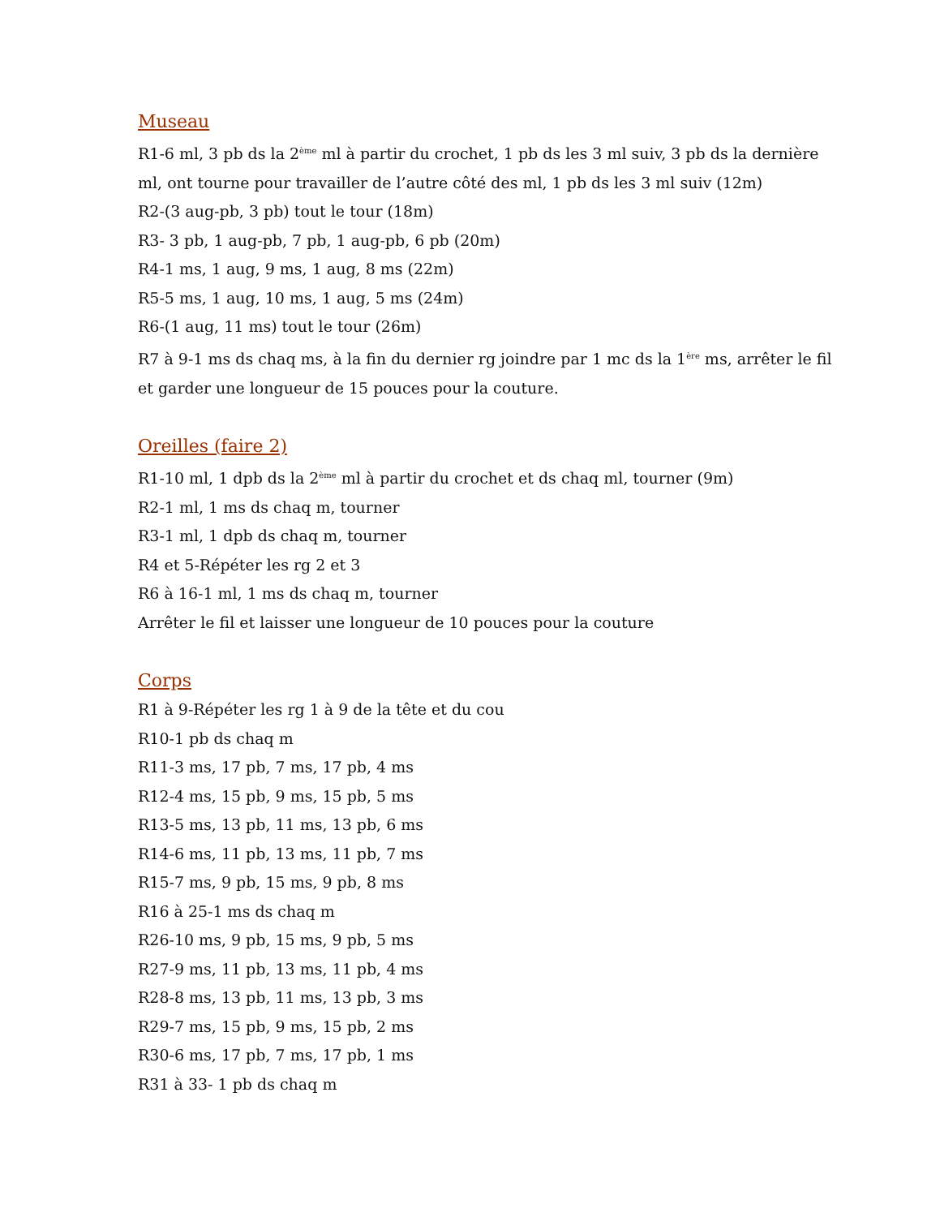Museau
R1-6 ml, 3 pb ds la 2<sup>ème</sup> ml à partir du crochet, 1 pb ds les 3 ml suiv, 3 pb ds la dernière ml, ont tourne pour travailler de l’autre côté des ml, 1 pb ds les 3 ml suiv (12m)
R2-(3 aug-pb, 3 pb) tout le tour (18m)
R3- 3 pb, 1 aug-pb, 7 pb, 1 aug-pb, 6 pb (20m)
R4-1 ms, 1 aug, 9 ms, 1 aug, 8 ms (22m)
R5-5 ms, 1 aug, 10 ms, 1 aug, 5 ms (24m)
R6-(1 aug, 11 ms) tout le tour (26m)
R7 à 9-1 ms ds chaq ms, à la fin du dernier rg joindre par 1 mc ds la 1<sup>ère</sup> ms, arrêter le fil et garder une longueur de 15 pouces pour la couture.
Oreilles (faire 2)
R1-10 ml, 1 dpb ds la 2<sup>ème</sup> ml à partir du crochet et ds chaq ml, tourner (9m)
R2-1 ml, 1 ms ds chaq m, tourner
R3-1 ml, 1 dpb ds chaq m, tourner
R4 et 5-Répéter les rg 2 et 3
R6 à 16-1 ml, 1 ms ds chaq m, tourner
Arrêter le fil et laisser une longueur de 10 pouces pour la couture
Corps
R1 à 9-Répéter les rg 1 à 9 de la tête et du cou
R10-1 pb ds chaq m
R11-3 ms, 17 pb, 7 ms, 17 pb, 4 ms
R12-4 ms, 15 pb, 9 ms, 15 pb, 5 ms
R13-5 ms, 13 pb, 11 ms, 13 pb, 6 ms
R14-6 ms, 11 pb, 13 ms, 11 pb, 7 ms
R15-7 ms, 9 pb, 15 ms, 9 pb, 8 ms
R16 à 25-1 ms ds chaq m
R26-10 ms, 9 pb, 15 ms, 9 pb, 5 ms
R27-9 ms, 11 pb, 13 ms, 11 pb, 4 ms
R28-8 ms, 13 pb, 11 ms, 13 pb, 3 ms
R29-7 ms, 15 pb, 9 ms, 15 pb, 2 ms
R30-6 ms, 17 pb, 7 ms, 17 pb, 1 ms
R31 à 33- 1 pb ds chaq m